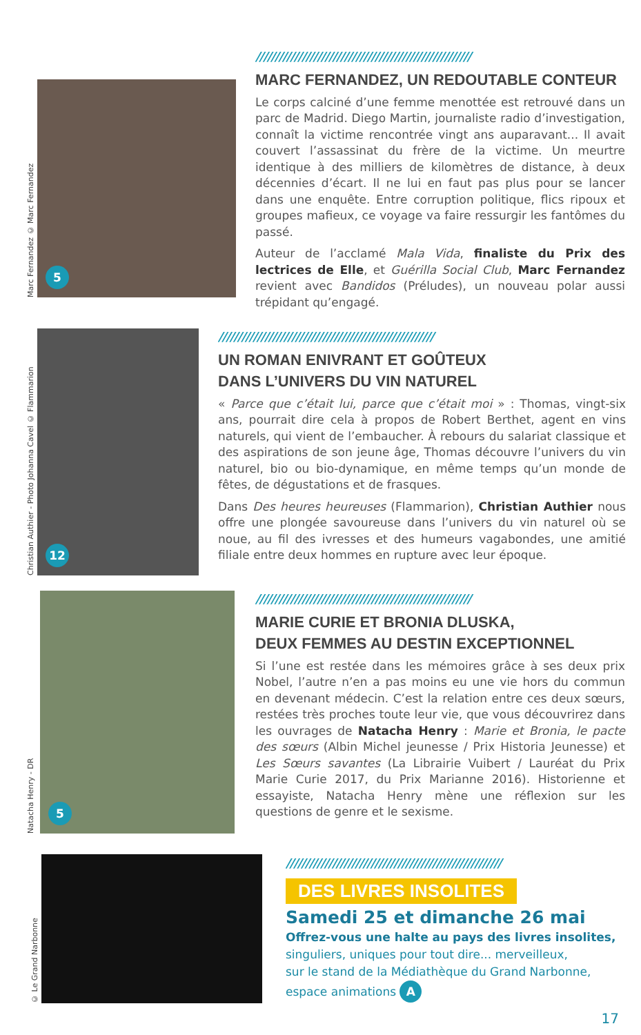Marc Fernandez © Marc Fernandez
5
////////////////////////////////////////////////////////
MARC FERNANDEZ, UN REDOUTABLE CONTEUR
Le corps calciné d’une femme menottée est retrouvé dans un parc de Madrid. Diego Martin, journaliste radio d’investigation, connaît la victime rencontrée vingt ans auparavant... Il avait couvert l’assassinat du frère de la victime. Un meurtre identique à des milliers de kilomètres de distance, à deux décennies d’écart. Il ne lui en faut pas plus pour se lancer dans une enquête. Entre corruption politique, flics ripoux et groupes mafieux, ce voyage va faire ressurgir les fantômes du passé.
Auteur de l’acclamé Mala Vida, finaliste du Prix des lectrices de Elle, et Guérilla Social Club, Marc Fernandez revient avec Bandidos (Préludes), un nouveau polar aussi trépidant qu’engagé.
Christian Authier - Photo Johanna Cavel © Flammarion
12
////////////////////////////////////////////////////////
UN ROMAN ENIVRANT ET GOÛTEUX
DANS L’UNIVERS DU VIN NATUREL
« Parce que c’était lui, parce que c’était moi » : Thomas, vingt-six ans, pourrait dire cela à propos de Robert Berthet, agent en vins naturels, qui vient de l’embaucher. À rebours du salariat classique et des aspirations de son jeune âge, Thomas découvre l’univers du vin naturel, bio ou bio-dynamique, en même temps qu’un monde de fêtes, de dégustations et de frasques.
Dans Des heures heureuses (Flammarion), Christian Authier nous offre une plongée savoureuse dans l’univers du vin naturel où se noue, au fil des ivresses et des humeurs vagabondes, une amitié filiale entre deux hommes en rupture avec leur époque.
Natacha Henry - DR
5
////////////////////////////////////////////////////////
MARIE CURIE ET BRONIA DLUSKA,
DEUX FEMMES AU DESTIN EXCEPTIONNEL
Si l’une est restée dans les mémoires grâce à ses deux prix Nobel, l’autre n’en a pas moins eu une vie hors du commun en devenant médecin. C’est la relation entre ces deux sœurs, restées très proches toute leur vie, que vous découvrirez dans les ouvrages de Natacha Henry : Marie et Bronia, le pacte des sœurs (Albin Michel jeunesse / Prix Historia Jeunesse) et Les Sœurs savantes (La Librairie Vuibert / Lauréat du Prix Marie Curie 2017, du Prix Marianne 2016). Historienne et essayiste, Natacha Henry mène une réflexion sur les questions de genre et le sexisme.
© Le Grand Narbonne
////////////////////////////////////////////////////////
DES LIVRES INSOLITES
Samedi 25 et dimanche 26 mai
Offrez-vous une halte au pays des livres insolites,
singuliers, uniques pour tout dire... merveilleux,
sur le stand de la Médiathèque du Grand Narbonne,
espace animations A
17